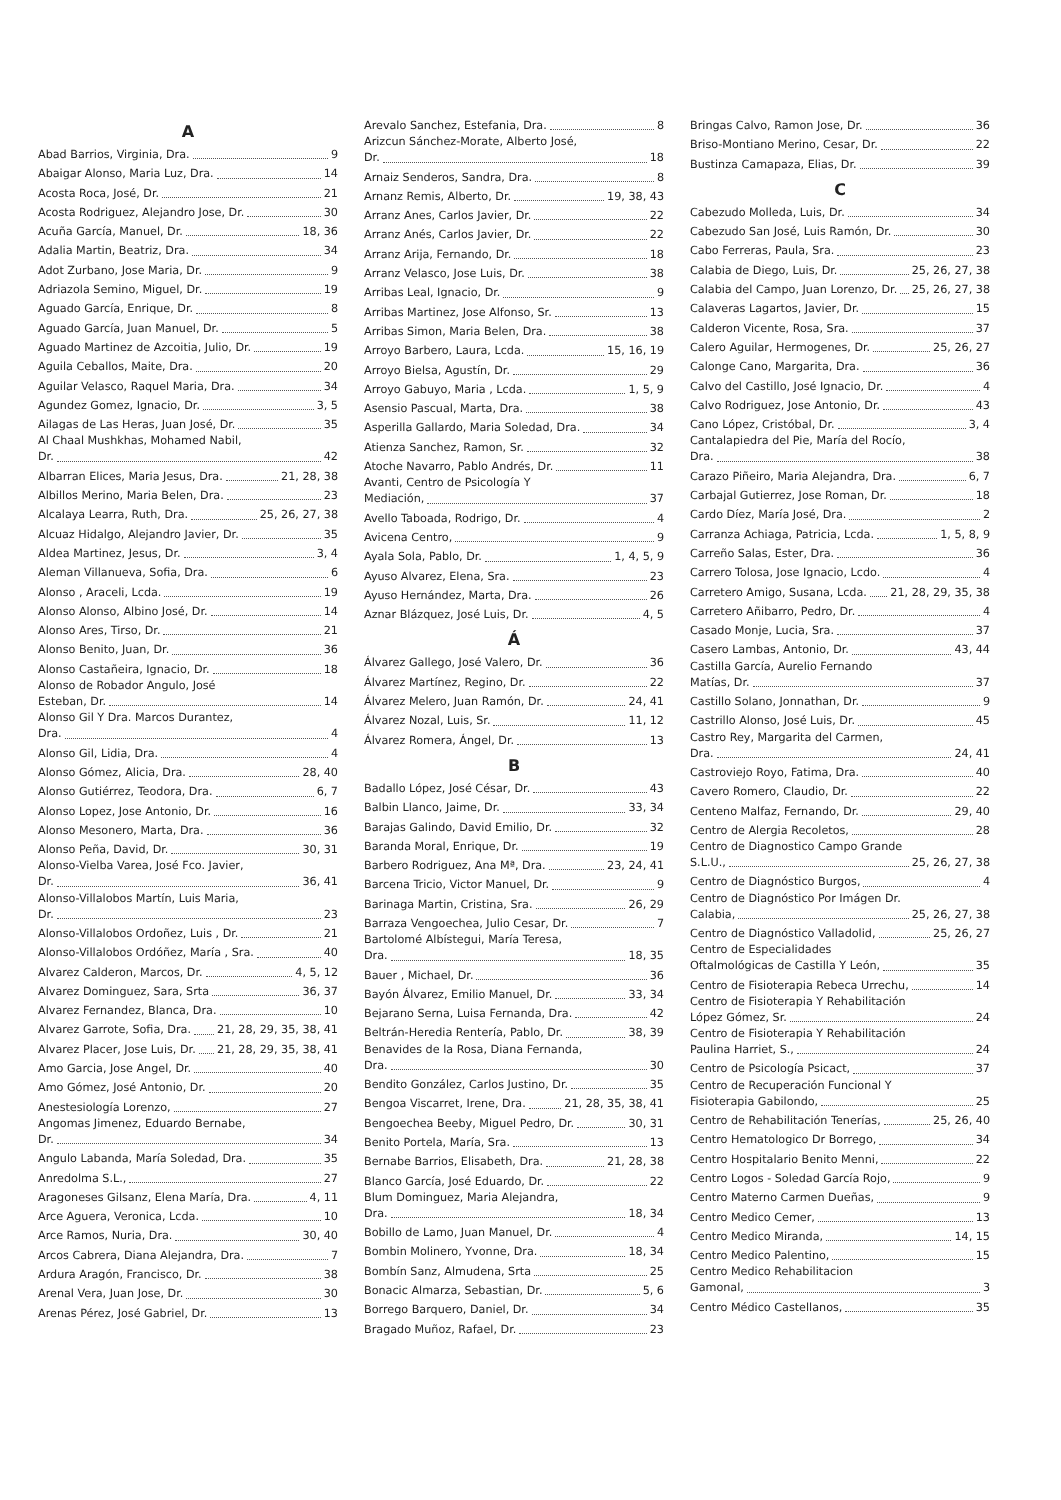A
Abad Barrios, Virginia, Dra. 9
Abaigar Alonso, Maria Luz, Dra. 14
Acosta Roca, José, Dr. 21
Acosta Rodriguez, Alejandro Jose, Dr. 30
Acuña García, Manuel, Dr. 18, 36
Adalia Martin, Beatriz, Dra. 34
Adot Zurbano, Jose Maria, Dr. 9
Adriazola Semino, Miguel, Dr. 19
Aguado García, Enrique, Dr. 8
Aguado García, Juan Manuel, Dr. 5
Aguado Martinez de Azcoitia, Julio, Dr. 19
Aguila Ceballos, Maite, Dra. 20
Aguilar Velasco, Raquel Maria, Dra. 34
Agundez Gomez, Ignacio, Dr. 3, 5
Ailagas de Las Heras, Juan José, Dr. 35
Al Chaal Mushkhas, Mohamed Nabil,
Dr. 42
Albarran Elices, Maria Jesus, Dra. 21, 28, 38
Albillos Merino, Maria Belen, Dra. 23
Alcalaya Learra, Ruth, Dra. 25, 26, 27, 38
Alcuaz Hidalgo, Alejandro Javier, Dr. 35
Aldea Martinez, Jesus, Dr. 3, 4
Aleman Villanueva, Sofia, Dra. 6
Alonso , Araceli, Lcda. 19
Alonso Alonso, Albino José, Dr. 14
Alonso Ares, Tirso, Dr. 21
Alonso Benito, Juan, Dr. 36
Alonso Castañeira, Ignacio, Dr. 18
Alonso de Robador Angulo, José
Esteban, Dr. 14
Alonso Gil Y Dra. Marcos Durantez,
Dra. 4
Alonso Gil, Lidia, Dra. 4
Alonso Gómez, Alicia, Dra. 28, 40
Alonso Gutiérrez, Teodora, Dra. 6, 7
Alonso Lopez, Jose Antonio, Dr. 16
Alonso Mesonero, Marta, Dra. 36
Alonso Peña, David, Dr. 30, 31
Alonso-Vielba Varea, José Fco. Javier,
Dr. 36, 41
Alonso-Villalobos Martín, Luis Maria,
Dr. 23
Alonso-Villalobos Ordoñez, Luis , Dr. 21
Alonso-Villalobos Ordóñez, María , Sra. 40
Alvarez Calderon, Marcos, Dr. 4, 5, 12
Alvarez Dominguez, Sara, Srta 36, 37
Alvarez Fernandez, Blanca, Dra. 10
Alvarez Garrote, Sofia, Dra. 21, 28, 29, 35, 38, 41
Alvarez Placer, Jose Luis, Dr. 21, 28, 29, 35, 38, 41
Amo Garcia, Jose Angel, Dr. 40
Amo Gómez, José Antonio, Dr. 20
Anestesiología Lorenzo, 27
Angomas Jimenez, Eduardo Bernabe,
Dr. 34
Angulo Labanda, María Soledad, Dra. 35
Anredolma S.L., 27
Aragoneses Gilsanz, Elena María, Dra. 4, 11
Arce Aguera, Veronica, Lcda. 10
Arce Ramos, Nuria, Dra. 30, 40
Arcos Cabrera, Diana Alejandra, Dra. 7
Ardura Aragón, Francisco, Dr. 38
Arenal Vera, Juan Jose, Dr. 30
Arenas Pérez, José Gabriel, Dr. 13
Arevalo Sanchez, Estefania, Dra. 8
Arizcun Sánchez-Morate, Alberto José,
Dr. 18
Arnaiz Senderos, Sandra, Dra. 8
Arnanz Remis, Alberto, Dr. 19, 38, 43
Arranz Anes, Carlos Javier, Dr. 22
Arranz Anés, Carlos Javier, Dr. 22
Arranz Arija, Fernando, Dr. 18
Arranz Velasco, Jose Luis, Dr. 38
Arribas Leal, Ignacio, Dr. 9
Arribas Martinez, Jose Alfonso, Sr. 13
Arribas Simon, Maria Belen, Dra. 38
Arroyo Barbero, Laura, Lcda. 15, 16, 19
Arroyo Bielsa, Agustín, Dr. 29
Arroyo Gabuyo, Maria , Lcda. 1, 5, 9
Asensio Pascual, Marta, Dra. 38
Asperilla Gallardo, Maria Soledad, Dra. 34
Atienza Sanchez, Ramon, Sr. 32
Atoche Navarro, Pablo Andrés, Dr. 11
Avanti, Centro de Psicología Y
Mediación, 37
Avello Taboada, Rodrigo, Dr. 4
Avicena Centro, 9
Ayala Sola, Pablo, Dr. 1, 4, 5, 9
Ayuso Alvarez, Elena, Sra. 23
Ayuso Hernández, Marta, Dra. 26
Aznar Blázquez, José Luis, Dr. 4, 5
Á
Álvarez Gallego, José Valero, Dr. 36
Álvarez Martínez, Regino, Dr. 22
Álvarez Melero, Juan Ramón, Dr. 24, 41
Álvarez Nozal, Luis, Sr. 11, 12
Álvarez Romera, Ángel, Dr. 13
B
Badallo López, José César, Dr. 43
Balbin Llanco, Jaime, Dr. 33, 34
Barajas Galindo, David Emilio, Dr. 32
Baranda Moral, Enrique, Dr. 19
Barbero Rodriguez, Ana Mª, Dra. 23, 24, 41
Barcena Tricio, Victor Manuel, Dr. 9
Barinaga Martin, Cristina, Sra. 26, 29
Barraza Vengoechea, Julio Cesar, Dr. 7
Bartolomé Albístegui, María Teresa,
Dra. 18, 35
Bauer , Michael, Dr. 36
Bayón Álvarez, Emilio Manuel, Dr. 33, 34
Bejarano Serna, Luisa Fernanda, Dra. 42
Beltrán-Heredia Rentería, Pablo, Dr. 38, 39
Benavides de la Rosa, Diana Fernanda,
Dra. 30
Bendito González, Carlos Justino, Dr. 35
Bengoa Viscarret, Irene, Dra. 21, 28, 35, 38, 41
Bengoechea Beeby, Miguel Pedro, Dr. 30, 31
Benito Portela, María, Sra. 13
Bernabe Barrios, Elisabeth, Dra. 21, 28, 38
Blanco García, José Eduardo, Dr. 22
Blum Dominguez, Maria Alejandra,
Dra. 18, 34
Bobillo de Lamo, Juan Manuel, Dr. 4
Bombin Molinero, Yvonne, Dra. 18, 34
Bombín Sanz, Almudena, Srta 25
Bonacic Almarza, Sebastian, Dr. 5, 6
Borrego Barquero, Daniel, Dr. 34
Bragado Muñoz, Rafael, Dr. 23
Bringas Calvo, Ramon Jose, Dr. 36
Briso-Montiano Merino, Cesar, Dr. 22
Bustinza Camapaza, Elias, Dr. 39
C
Cabezudo Molleda, Luis, Dr. 34
Cabezudo San José, Luis Ramón, Dr. 30
Cabo Ferreras, Paula, Sra. 23
Calabia de Diego, Luis, Dr. 25, 26, 27, 38
Calabia del Campo, Juan Lorenzo, Dr. 25, 26, 27, 38
Calaveras Lagartos, Javier, Dr. 15
Calderon Vicente, Rosa, Sra. 37
Calero Aguilar, Hermogenes, Dr. 25, 26, 27
Calonge Cano, Margarita, Dra. 36
Calvo del Castillo, José Ignacio, Dr. 4
Calvo Rodriguez, Jose Antonio, Dr. 43
Cano López, Cristóbal, Dr. 3, 4
Cantalapiedra del Pie, María del Rocío,
Dra. 38
Carazo Piñeiro, Maria Alejandra, Dra. 6, 7
Carbajal Gutierrez, Jose Roman, Dr. 18
Cardo Díez, María José, Dra. 2
Carranza Achiaga, Patricia, Lcda. 1, 5, 8, 9
Carreño Salas, Ester, Dra. 36
Carrero Tolosa, Jose Ignacio, Lcdo. 4
Carretero Amigo, Susana, Lcda. 21, 28, 29, 35, 38
Carretero Añibarro, Pedro, Dr. 4
Casado Monje, Lucia, Sra. 37
Casero Lambas, Antonio, Dr. 43, 44
Castilla García, Aurelio Fernando
Matías, Dr. 37
Castillo Solano, Jonnathan, Dr. 9
Castrillo Alonso, José Luis, Dr. 45
Castro Rey, Margarita del Carmen,
Dra. 24, 41
Castroviejo Royo, Fatima, Dra. 40
Cavero Romero, Claudio, Dr. 22
Centeno Malfaz, Fernando, Dr. 29, 40
Centro de Alergia Recoletos, 28
Centro de Diagnostico Campo Grande
S.L.U., 25, 26, 27, 38
Centro de Diagnóstico Burgos, 4
Centro de Diagnóstico Por Imágen Dr.
Calabia, 25, 26, 27, 38
Centro de Diagnóstico Valladolid, 25, 26, 27
Centro de Especialidades
Oftalmológicas de Castilla Y León, 35
Centro de Fisioterapia Rebeca Urrechu, 14
Centro de Fisioterapia Y Rehabilitación
López Gómez, Sr. 24
Centro de Fisioterapia Y Rehabilitación
Paulina Harriet, S., 24
Centro de Psicología Psicact, 37
Centro de Recuperación Funcional Y
Fisioterapia Gabilondo, 25
Centro de Rehabilitación Tenerías, 25, 26, 40
Centro Hematologico Dr Borrego, 34
Centro Hospitalario Benito Menni, 22
Centro Logos - Soledad García Rojo, 9
Centro Materno Carmen Dueñas, 9
Centro Medico Cemer, 13
Centro Medico Miranda, 14, 15
Centro Medico Palentino, 15
Centro Medico Rehabilitacion
Gamonal, 3
Centro Médico Castellanos, 35